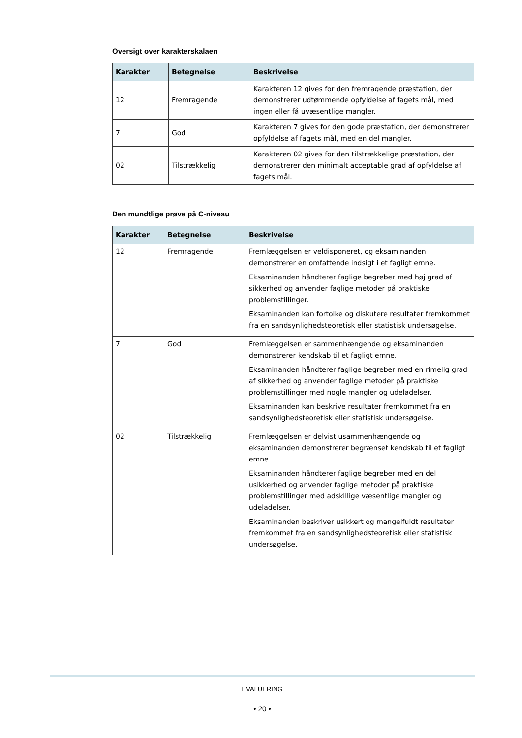Oversigt over karakterskalaen
| Karakter | Betegnelse | Beskrivelse |
| --- | --- | --- |
| 12 | Fremragende | Karakteren 12 gives for den fremragende præstation, der demonstrerer udtømmende opfyldelse af fagets mål, med ingen eller få uvæsentlige mangler. |
| 7 | God | Karakteren 7 gives for den gode præstation, der demonstrerer opfyldelse af fagets mål, med en del mangler. |
| 02 | Tilstrækkelig | Karakteren 02 gives for den tilstrækkelige præstation, der demonstrerer den minimalt acceptable grad af opfyldelse af fagets mål. |
Den mundtlige prøve på C-niveau
| Karakter | Betegnelse | Beskrivelse |
| --- | --- | --- |
| 12 | Fremragende | Fremlæggelsen er veldisponeret, og eksaminanden demonstrerer en omfattende indsigt i et fagligt emne. Eksaminanden håndterer faglige begreber med høj grad af sikkerhed og anvender faglige metoder på praktiske problemstillinger. Eksaminanden kan fortolke og diskutere resultater fremkommet fra en sandsynlighedsteoretisk eller statistisk undersøgelse. |
| 7 | God | Fremlæggelsen er sammenhængende og eksaminanden demonstrerer kendskab til et fagligt emne. Eksaminanden håndterer faglige begreber med en rimelig grad af sikkerhed og anvender faglige metoder på praktiske problemstillinger med nogle mangler og udeladelser. Eksaminanden kan beskrive resultater fremkommet fra en sandsynlighedsteoretisk eller statistisk undersøgelse. |
| 02 | Tilstrækkelig | Fremlæggelsen er delvist usammenhængende og eksaminanden demonstrerer begrænset kendskab til et fagligt emne. Eksaminanden håndterer faglige begreber med en del usikkerhed og anvender faglige metoder på praktiske problemstillinger med adskillige væsentlige mangler og udeladelser. Eksaminanden beskriver usikkert og mangelfuldt resultater fremkommet fra en sandsynlighedsteoretisk eller statistisk undersøgelse. |
EVALUERING
• 20 •